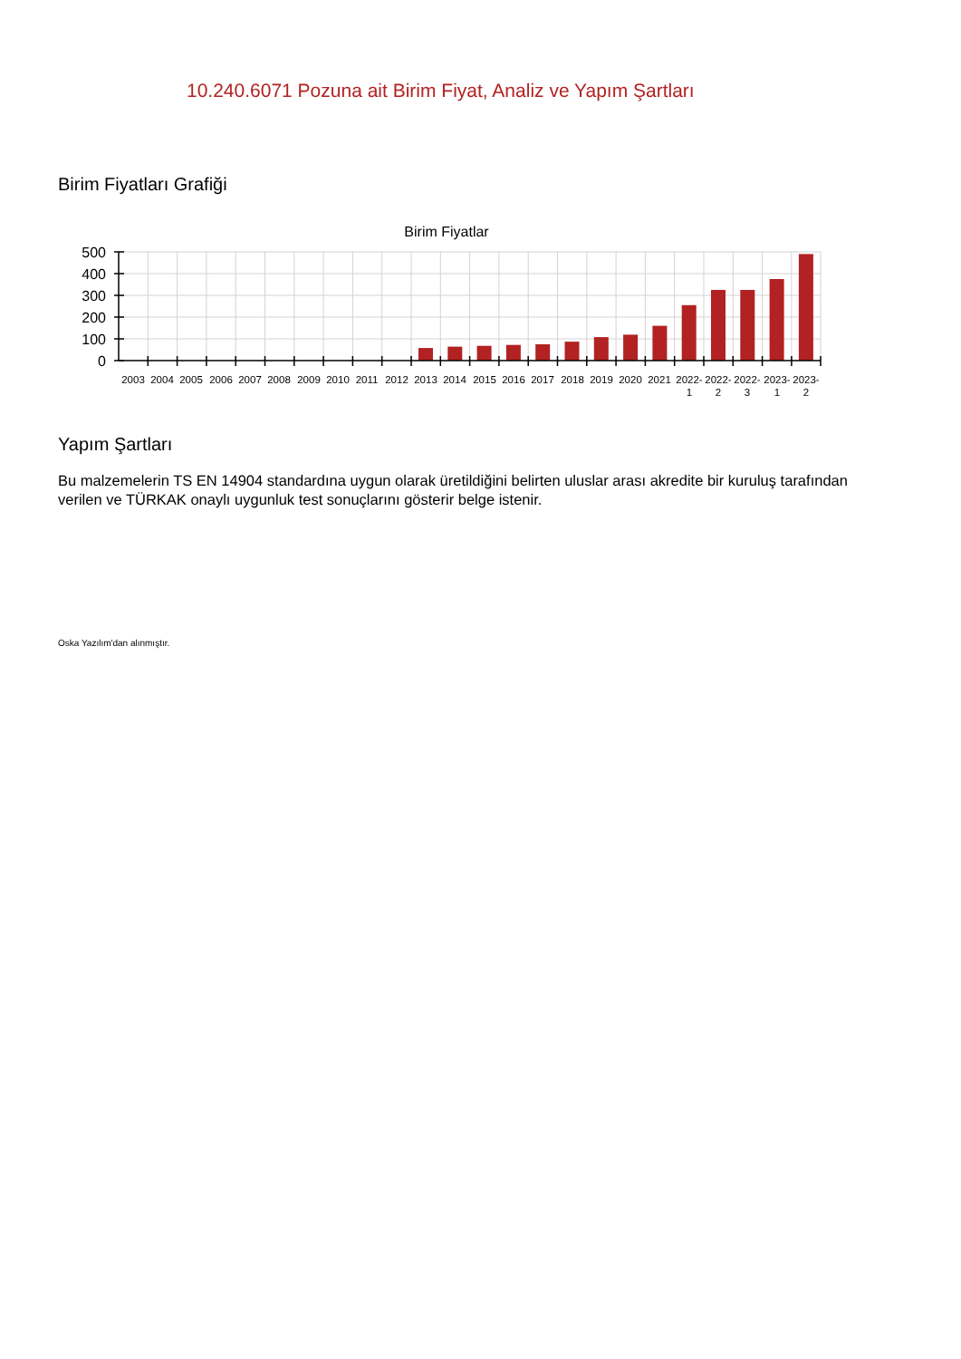10.240.6071 Pozuna ait Birim Fiyat, Analiz ve Yapım Şartları
Birim Fiyatları Grafiği
Birim Fiyatlar
500
400
300
200
100
0
2003
2004
2005
2006
2007
2008
2009
2010
2011
2012
2013
2014
2015
2016
2017
2018
2019
2020
2021
2022-
1
2022-
2
2022-
3
2023-
1
2023-
2
Yapım Şartları
Bu malzemelerin TS EN 14904 standardına uygun olarak üretildiğini belirten uluslar arası akredite bir kuruluş tarafından verilen ve TÜRKAK onaylı uygunluk test sonuçlarını gösterir belge istenir.
Oska Yazılım'dan alınmıştır.